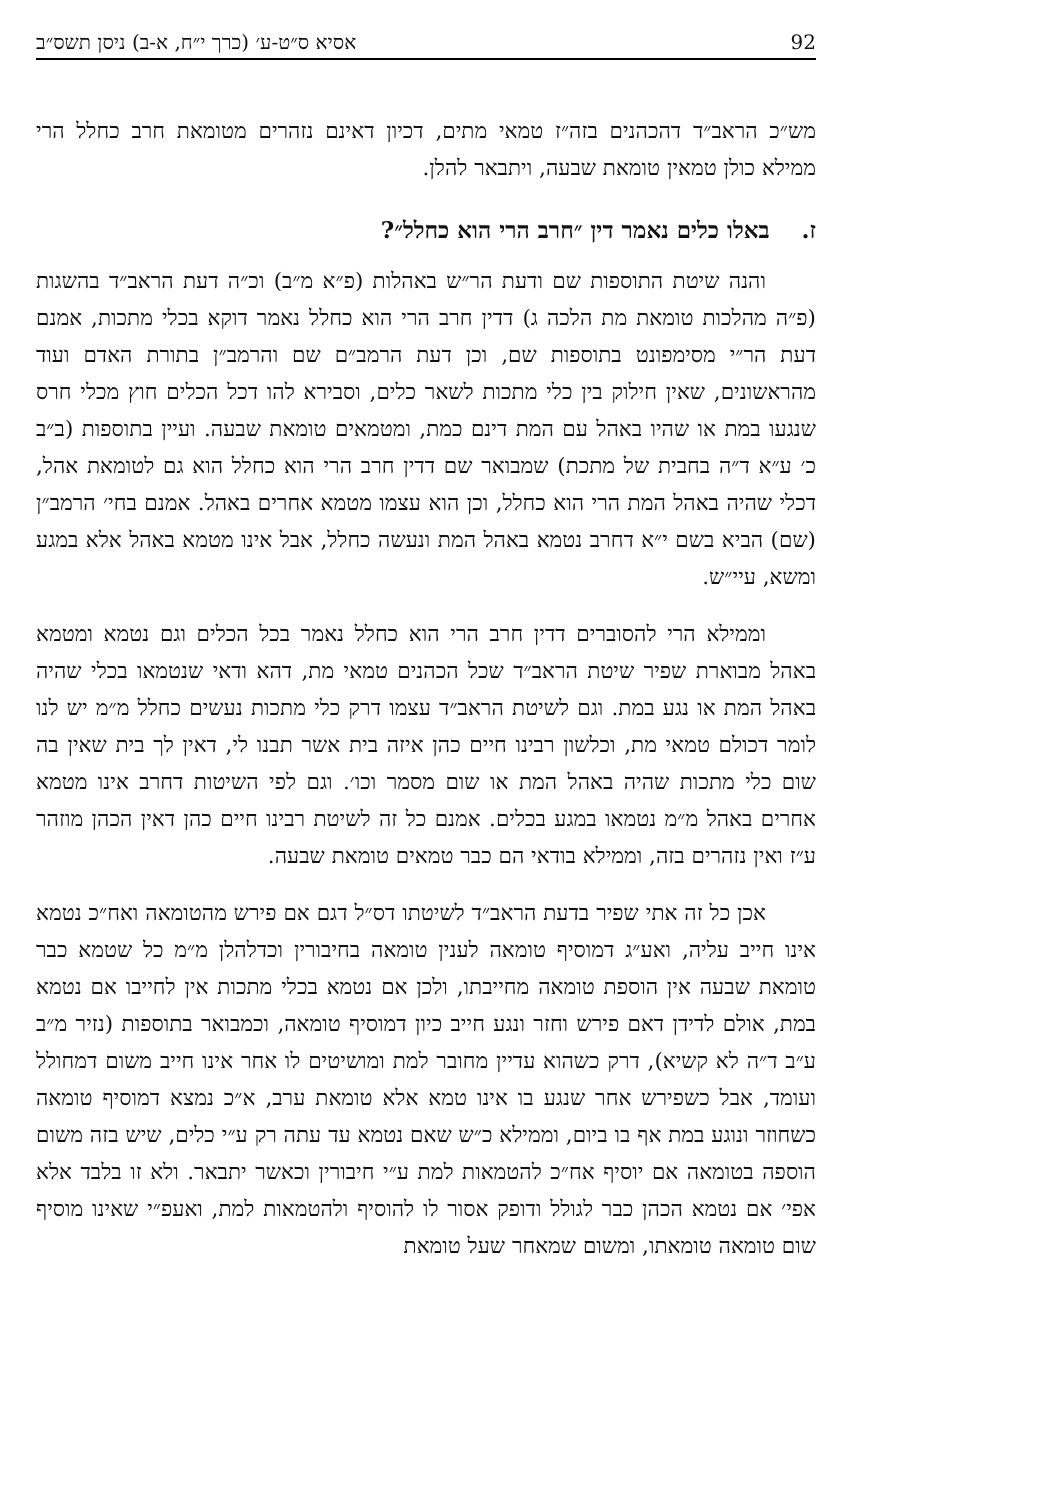92 אסיא ס״ט-ע׳ (כרך י״ח, א-ב) ניסן תשס״ב
מש״כ הראב״ד דהכהנים בזה״ז טמאי מתים, דכיון דאינם נזהרים מטומאת חרב כחלל הרי ממילא כולן טמאין טומאת שבעה, ויתבאר להלן.
ז. באלו כלים נאמר דין ״חרב הרי הוא כחלל״?
והנה שיטת התוספות שם ודעת הר״ש באהלות (פ״א מ״ב) וכ״ה דעת הראב״ד בהשגות (פ״ה מהלכות טומאת מת הלכה ג) דדין חרב הרי הוא כחלל נאמר דוקא בכלי מתכות, אמנם דעת הר״י מסימפונט בתוספות שם, וכן דעת הרמב״ם שם והרמב״ן בתורת האדם ועוד מהראשונים, שאין חילוק בין כלי מתכות לשאר כלים, וסבירא להו דכל הכלים חוץ מכלי חרס שנגעו במת או שהיו באהל עם המת דינם כמת, ומטמאים טומאת שבעה. ועיין בתוספות (ב״ב כ׳ ע״א ד״ה בחבית של מתכת) שמבואר שם דדין חרב הרי הוא כחלל הוא גם לטומאת אהל, דכלי שהיה באהל המת הרי הוא כחלל, וכן הוא עצמו מטמא אחרים באהל. אמנם בחי׳ הרמב״ן (שם) הביא בשם י״א דחרב נטמא באהל המת ונעשה כחלל, אבל אינו מטמא באהל אלא במגע ומשא, עיי״ש.
וממילא הרי להסוברים דדין חרב הרי הוא כחלל נאמר בכל הכלים וגם נטמא ומטמא באהל מבוארת שפיר שיטת הראב״ד שכל הכהנים טמאי מת, דהא ודאי שנטמאו בכלי שהיה באהל המת או נגע במת. וגם לשיטת הראב״ד עצמו דרק כלי מתכות נעשים כחלל מ״מ יש לנו לומר דכולם טמאי מת, וכלשון רבינו חיים כהן איזה בית אשר תבנו לי, דאין לך בית שאין בה שום כלי מתכות שהיה באהל המת או שום מסמר וכו׳. וגם לפי השיטות דחרב אינו מטמא אחרים באהל מ״מ נטמאו במגע בכלים. אמנם כל זה לשיטת רבינו חיים כהן דאין הכהן מוזהר ע״ז ואין נזהרים בזה, וממילא בודאי הם כבר טמאים טומאת שבעה.
אכן כל זה אתי שפיר בדעת הראב״ד לשיטתו דס״ל דגם אם פירש מהטומאה ואח״כ נטמא אינו חייב עליה, ואע״ג דמוסיף טומאה לענין טומאה בחיבורין וכדלהלן מ״מ כל שטמא כבר טומאת שבעה אין הוספת טומאה מחייבתו, ולכן אם נטמא בכלי מתכות אין לחייבו אם נטמא במת, אולם לדידן דאם פירש וחזר ונגע חייב כיון דמוסיף טומאה, וכמבואר בתוספות (נזיר מ״ב ע״ב ד״ה לא קשיא), דרק כשהוא עדיין מחובר למת ומושיטים לו אחר אינו חייב משום דמחולל ועומד, אבל כשפירש אחר שנגע בו אינו טמא אלא טומאת ערב, א״כ נמצא דמוסיף טומאה כשחוזר ונוגע במת אף בו ביום, וממילא כ״ש שאם נטמא עד עתה רק ע״י כלים, שיש בזה משום הוספה בטומאה אם יוסיף אח״כ להטמאות למת ע״י חיבורין וכאשר יתבאר. ולא זו בלבד אלא אפי׳ אם נטמא הכהן כבר לגולל ודופק אסור לו להוסיף ולהטמאות למת, ואעפ״י שאינו מוסיף שום טומאה טומאתו, ומשום שמאחר שעל טומאת